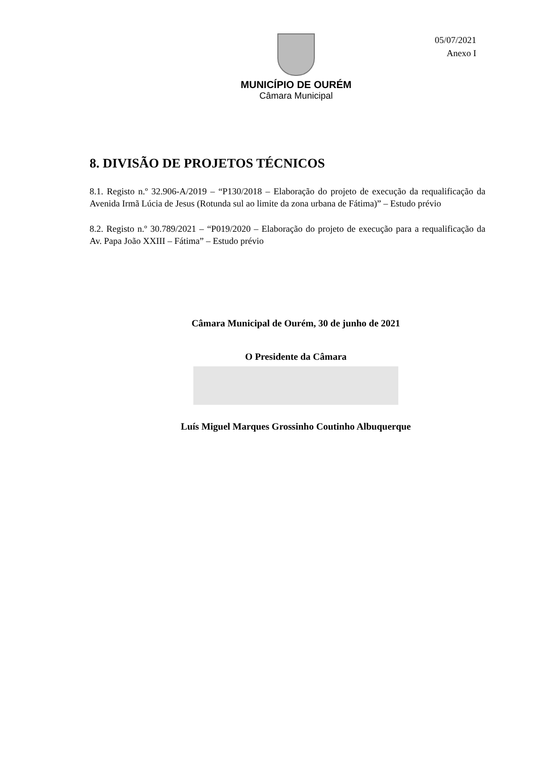MUNICÍPIO DE OURÉM
Câmara Municipal
05/07/2021
Anexo I
8. DIVISÃO DE PROJETOS TÉCNICOS
8.1. Registo n.º 32.906-A/2019 – “P130/2018 – Elaboração do projeto de execução da requalificação da Avenida Irmã Lúcia de Jesus (Rotunda sul ao limite da zona urbana de Fátima)” – Estudo prévio
8.2. Registo n.º 30.789/2021 – “P019/2020 – Elaboração do projeto de execução para a requalificação da Av. Papa João XXIII – Fátima” – Estudo prévio
Câmara Municipal de Ourém, 30 de junho de 2021
O Presidente da Câmara
Luís Miguel Marques Grossinho Coutinho Albuquerque